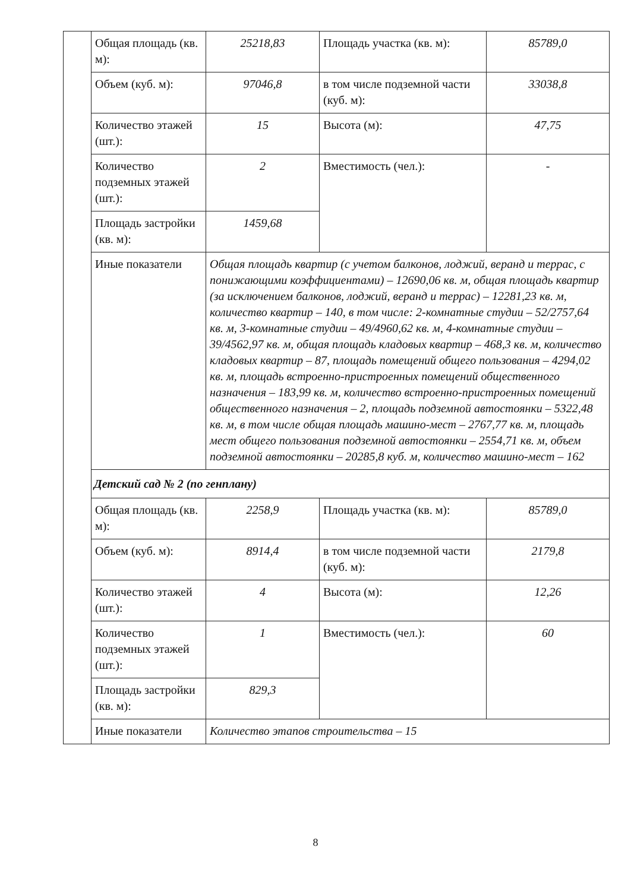| | Общая площадь (кв. м): | 25218,83 | Площадь участка (кв. м): | 85789,0 |
| | Объем (куб. м): | 97046,8 | в том числе подземной части (куб. м): | 33038,8 |
| | Количество этажей (шт.): | 15 | Высота (м): | 47,75 |
| | Количество подземных этажей (шт.): | 2 | Вместимость (чел.): | - |
| | Площадь застройки (кв. м): | 1459,68 | | |
| | Иные показатели | Общая площадь квартир (с учетом балконов, лоджий, веранд и террас, с понижающими коэффициентами) – 12690,06 кв. м, общая площадь квартир (за исключением балконов, лоджий, веранд и террас) – 12281,23 кв. м, количество квартир – 140, в том числе: 2-комнатные студии – 52/2757,64 кв. м, 3-комнатные студии – 49/4960,62 кв. м, 4-комнатные студии – 39/4562,97 кв. м, общая площадь кладовых квартир – 468,3 кв. м, количество кладовых квартир – 87, площадь помещений общего пользования – 4294,02 кв. м, площадь встроенно-пристроенных помещений общественного назначения – 183,99 кв. м, количество встроенно-пристроенных помещений общественного назначения – 2, площадь подземной автостоянки – 5322,48 кв. м, в том числе общая площадь машино-мест – 2767,77 кв. м, площадь мест общего пользования подземной автостоянки – 2554,71 кв. м, объем подземной автостоянки – 20285,8 куб. м, количество машино-мест – 162 | | |
| | Детский сад № 2 (по генплану) | | | |
| | Общая площадь (кв. м): | 2258,9 | Площадь участка (кв. м): | 85789,0 |
| | Объем (куб. м): | 8914,4 | в том числе подземной части (куб. м): | 2179,8 |
| | Количество этажей (шт.): | 4 | Высота (м): | 12,26 |
| | Количество подземных этажей (шт.): | 1 | Вместимость (чел.): | 60 |
| | Площадь застройки (кв. м): | 829,3 | | |
| | Иные показатели | Количество этапов строительства – 15 | | |
8